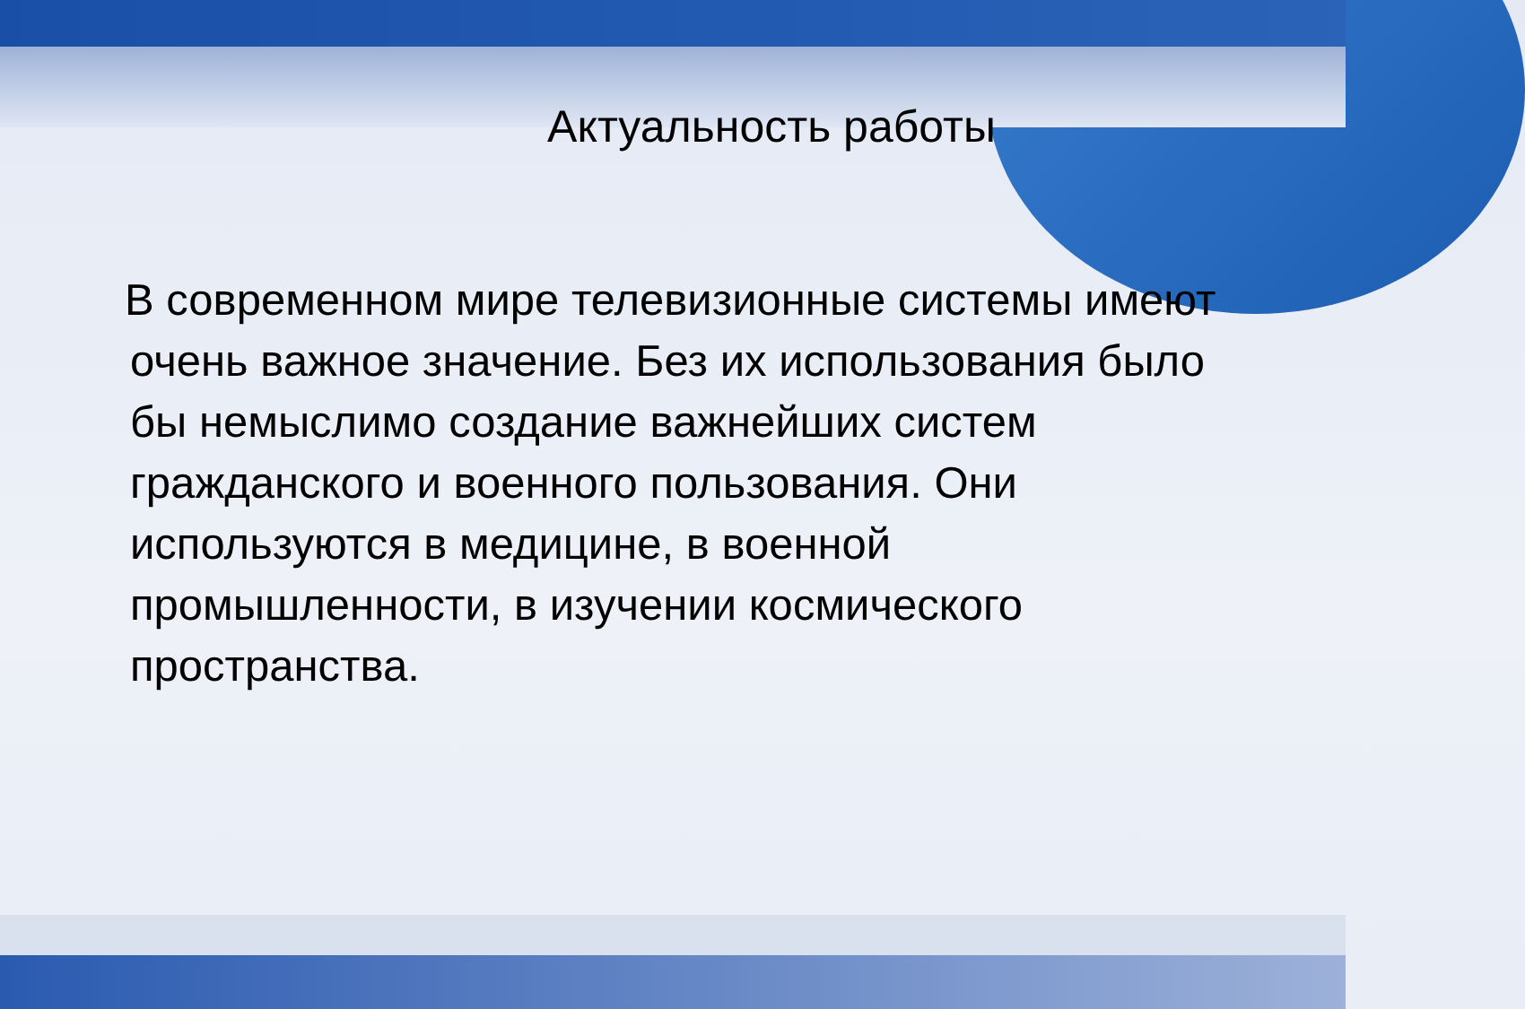Актуальность работы
В современном мире телевизионные системы имеют очень важное значение. Без их использования было бы немыслимо создание важнейших систем гражданского и военного пользования. Они используются в медицине, в военной промышленности, в изучении космического пространства.